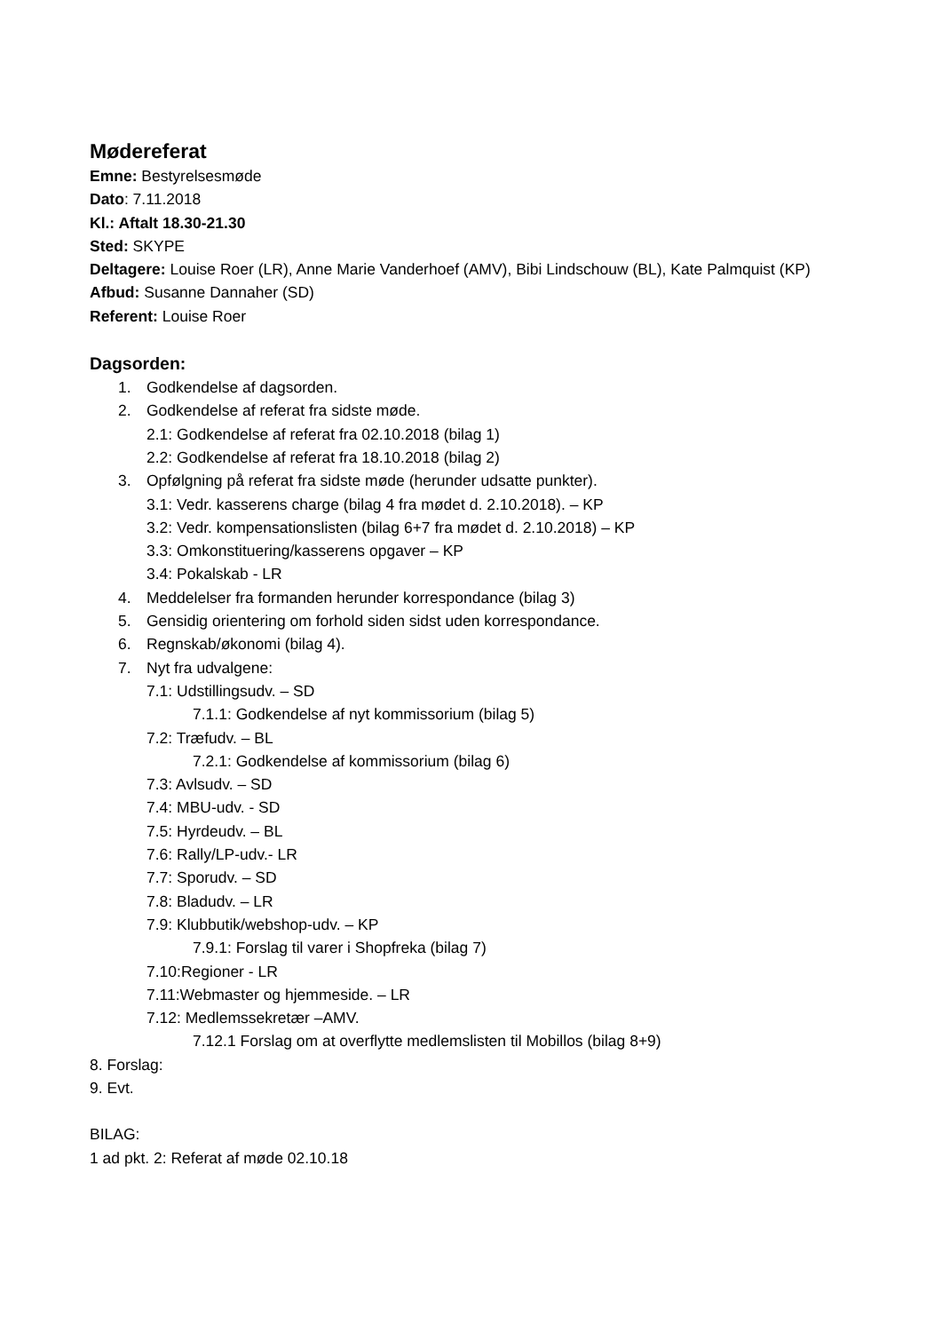Mødereferat
Emne: Bestyrelsesmøde
Dato: 7.11.2018
Kl.: Aftalt 18.30-21.30
Sted: SKYPE
Deltagere: Louise Roer (LR), Anne Marie Vanderhoef (AMV), Bibi Lindschouw (BL), Kate Palmquist (KP)
Afbud: Susanne Dannaher (SD)
Referent: Louise Roer
Dagsorden:
1. Godkendelse af dagsorden.
2. Godkendelse af referat fra sidste møde.
2.1: Godkendelse af referat fra 02.10.2018 (bilag 1)
2.2: Godkendelse af referat fra 18.10.2018 (bilag 2)
3. Opfølgning på referat fra sidste møde (herunder udsatte punkter).
3.1: Vedr. kasserens charge (bilag 4 fra mødet d. 2.10.2018). – KP
3.2: Vedr. kompensationslisten (bilag 6+7 fra mødet d. 2.10.2018) – KP
3.3: Omkonstituering/kasserens opgaver – KP
3.4: Pokalskab - LR
4. Meddelelser fra formanden herunder korrespondance (bilag 3)
5. Gensidig orientering om forhold siden sidst uden korrespondance.
6. Regnskab/økonomi (bilag 4).
7. Nyt fra udvalgene:
7.1: Udstillingsudv. – SD
7.1.1: Godkendelse af nyt kommissorium (bilag 5)
7.2: Træfudv. – BL
7.2.1: Godkendelse af kommissorium (bilag 6)
7.3: Avlsudv. – SD
7.4: MBU-udv. - SD
7.5: Hyrdeudv. – BL
7.6: Rally/LP-udv.- LR
7.7: Sporudv. – SD
7.8: Bladudv. – LR
7.9: Klubbutik/webshop-udv. – KP
7.9.1: Forslag til varer i Shopfreka (bilag 7)
7.10:Regioner - LR
7.11:Webmaster og hjemmeside. – LR
7.12: Medlemssekretær –AMV.
7.12.1 Forslag om at overflytte medlemslisten til Mobillos (bilag 8+9)
8. Forslag:
9. Evt.
BILAG:
1 ad pkt. 2: Referat af møde 02.10.18